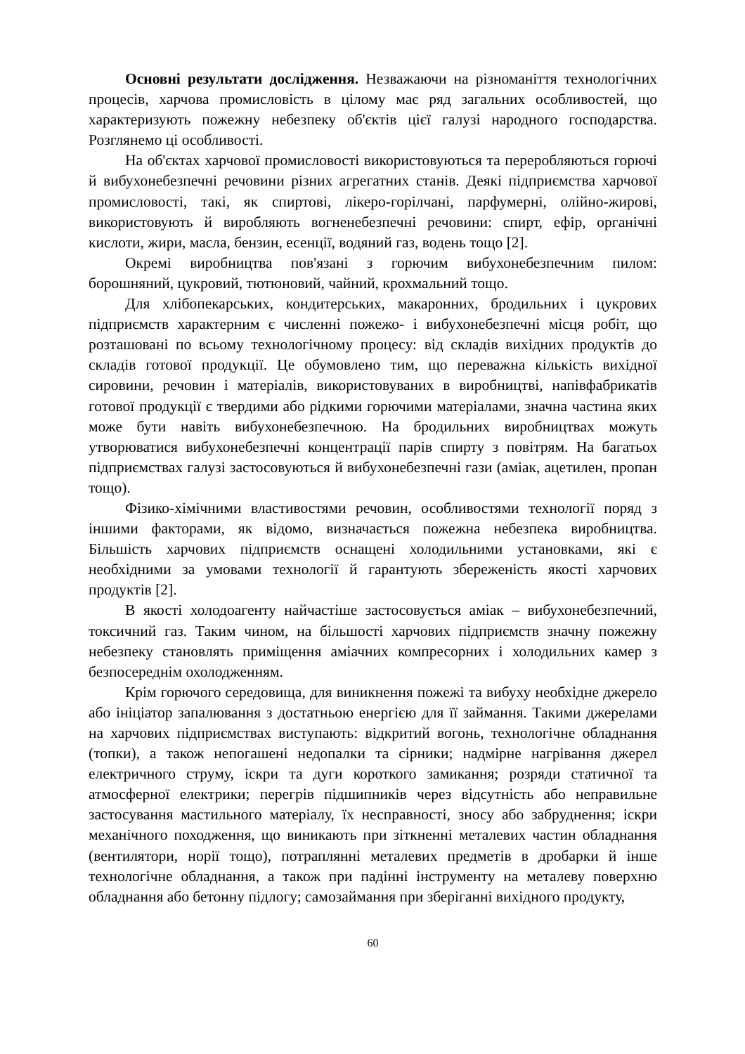Основні результати дослідження. Незважаючи на різноманіття технологічних процесів, харчова промисловість в цілому має ряд загальних особливостей, що характеризують пожежну небезпеку об'єктів цієї галузі народного господарства. Розглянемо ці особливості.
На об'єктах харчової промисловості використовуються та переробляються горючі й вибухонебезпечні речовини різних агрегатних станів. Деякі підприємства харчової промисловості, такі, як спиртові, лікеро-горілчані, парфумерні, олійно-жирові, використовують й виробляють вогненебезпечні речовини: спирт, ефір, органічні кислоти, жири, масла, бензин, есенції, водяний газ, водень тощо [2].
Окремі виробництва пов'язані з горючим вибухонебезпечним пилом: борошняний, цукровий, тютюновий, чайний, крохмальний тощо.
Для хлібопекарських, кондитерських, макаронних, бродильних і цукрових підприємств характерним є численні пожежо- і вибухонебезпечні місця робіт, що розташовані по всьому технологічному процесу: від складів вихідних продуктів до складів готової продукції. Це обумовлено тим, що переважна кількість вихідної сировини, речовин і матеріалів, використовуваних в виробництві, напівфабрикатів готової продукції є твердими або рідкими горючими матеріалами, значна частина яких може бути навіть вибухонебезпечною. На бродильних виробництвах можуть утворюватися вибухонебезпечні концентрації парів спирту з повітрям. На багатьох підприємствах галузі застосовуються й вибухонебезпечні гази (аміак, ацетилен, пропан тощо).
Фізико-хімічними властивостями речовин, особливостями технології поряд з іншими факторами, як відомо, визначається пожежна небезпека виробництва. Більшість харчових підприємств оснащені холодильними установками, які є необхідними за умовами технології й гарантують збереженість якості харчових продуктів [2].
В якості холодоагенту найчастіше застосовується аміак – вибухонебезпечний, токсичний газ. Таким чином, на більшості харчових підприємств значну пожежну небезпеку становлять приміщення аміачних компресорних і холодильних камер з безпосереднім охолодженням.
Крім горючого середовища, для виникнення пожежі та вибуху необхідне джерело або ініціатор запалювання з достатньою енергією для її займання. Такими джерелами на харчових підприємствах виступають: відкритий вогонь, технологічне обладнання (топки), а також непогашені недопалки та сірники; надмірне нагрівання джерел електричного струму, іскри та дуги короткого замикання; розряди статичної та атмосферної електрики; перегрів підшипників через відсутність або неправильне застосування мастильного матеріалу, їх несправності, зносу або забруднення; іскри механічного походження, що виникають при зіткненні металевих частин обладнання (вентилятори, норії тощо), потраплянні металевих предметів в дробарки й інше технологічне обладнання, а також при падінні інструменту на металеву поверхню обладнання або бетонну підлогу; самозаймання при зберіганні вихідного продукту,
60